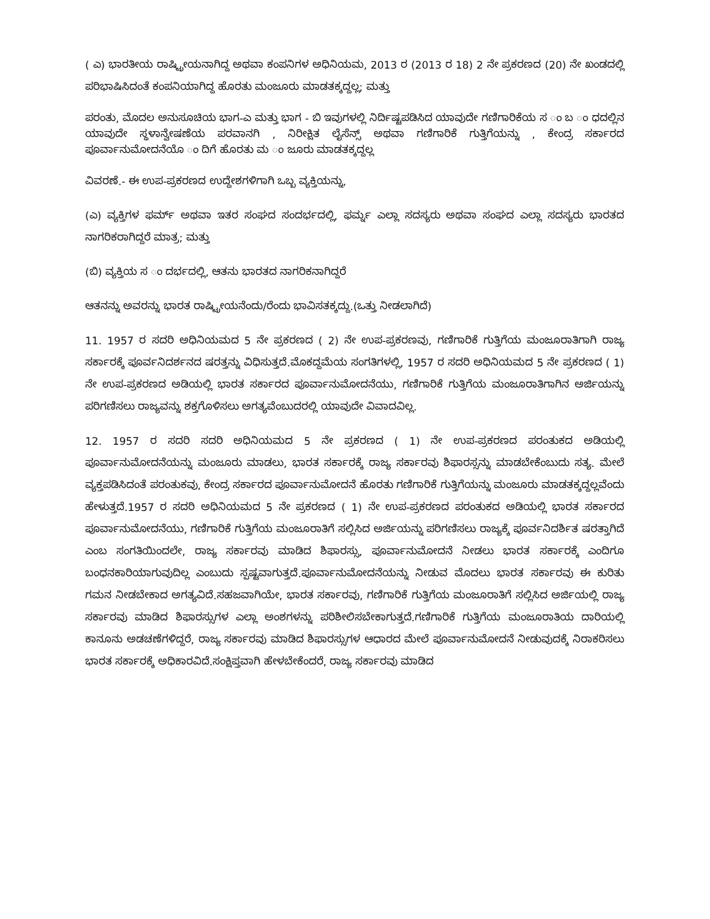( ಎ) ಭಾರತೀಯ ರಾಷ್ಟ್ರೀಯನಾಗಿದ್ದ ಅಥವಾ ಕಂಪನಿಗಳ ಅಧಿನಿಯಮ, 2013 ರ (2013 ರ 18) 2 ನೇ ಪ್ರಕರಣದ (20) ನೇ ಖಂಡದಲ್ಲಿ ಪರಿಭಾಷಿಸಿದಂತೆ ಕಂಪನಿಯಾಗಿದ್ದ ಹೊರತು ಮಂಜೂರು ಮಾಡತಕ್ಕದ್ದಲ್ಲ; ಮತ್ತು
ಪರಂತು, ಮೊದಲ ಅನುಸೂಚಿಯ ಭಾಗ-ಎ ಮತ್ತು ಭಾಗ - ಬಿ ಇವುಗಳಲ್ಲಿ ನಿರ್ದಿಷ್ಟಪಡಿಸಿದ ಯಾವುದೇ ಗಣಿಗಾರಿಕೆಯ ಸ ಂ ಬ ಂ ಧದಲ್ಲಿನ ಯಾವುದೇ ಸ್ಥಳಾನ್ವೇಷಣೆಯ ಪರವಾನಗಿ , ನಿರೀಕ್ಷಿತ ಲೈಸೆನ್ಸ್ ಅಥವಾ ಗಣಿಗಾರಿಕೆ ಗುತ್ತಿಗೆಯನ್ನು , ಕೇಂದ್ರ ಸರ್ಕಾರದ ಪೂರ್ವಾನುಮೋದನೆಯೊ ಂ ದಿಗೆ ಹೊರತು ಮ ಂ ಜೂರು ಮಾಡತಕ್ಕದ್ದಲ್ಲ
ವಿವರಣೆ.- ಈ ಉಪ-ಪ್ರಕರಣದ ಉದ್ದೇಶಗಳಿಗಾಗಿ ಒಬ್ಬ ವ್ಯಕ್ತಿಯನ್ನು,
(ಎ) ವ್ಯಕ್ತಿಗಳ ಫರ್ಮ್ ಅಥವಾ ಇತರ ಸಂಘದ ಸಂದರ್ಭದಲ್ಲಿ, ಫರ್ಮ್ನ ಎಲ್ಲಾ ಸದಸ್ಯರು ಅಥವಾ ಸಂಘದ ಎಲ್ಲಾ ಸದಸ್ಯರು ಭಾರತದ ನಾಗರಿಕರಾಗಿದ್ದರೆ ಮಾತ್ರ; ಮತ್ತು
(ಬಿ) ವ್ಯಕ್ತಿಯ ಸ ಂ ದರ್ಭದಲ್ಲಿ, ಆತನು ಭಾರತದ ನಾಗರಿಕನಾಗಿದ್ದರೆ
ಆತನನ್ನು ಅವರನ್ನು ಭಾರತ ರಾಷ್ಟ್ರೀಯನೆಂದು/ರೆಂದು ಭಾವಿಸತಕ್ಕದ್ದು.(ಒತ್ತು ನೀಡಲಾಗಿದೆ)
11. 1957 ರ ಸದರಿ ಅಧಿನಿಯಮದ 5 ನೇ ಪ್ರಕರಣದ ( 2) ನೇ ಉಪ-ಪ್ರಕರಣವು, ಗಣಿಗಾರಿಕೆ ಗುತ್ತಿಗೆಯ ಮಂಜೂರಾತಿಗಾಗಿ ರಾಜ್ಯ ಸರ್ಕಾರಕ್ಕೆ ಪೂರ್ವನಿದರ್ಶನದ ಷರತ್ತನ್ನು ವಿಧಿಸುತ್ತದೆ.ಮೊಕದ್ದಮೆಯ ಸಂಗತಿಗಳಲ್ಲಿ, 1957 ರ ಸದರಿ ಅಧಿನಿಯಮದ 5 ನೇ ಪ್ರಕರಣದ ( 1) ನೇ ಉಪ-ಪ್ರಕರಣದ ಅಡಿಯಲ್ಲಿ ಭಾರತ ಸರ್ಕಾರದ ಪೂರ್ವಾನುಮೋದನೆಯು, ಗಣಿಗಾರಿಕೆ ಗುತ್ತಿಗೆಯ ಮಂಜೂರಾತಿಗಾಗಿನ ಅರ್ಜಿಯನ್ನು ಪರಿಗಣಿಸಲು ರಾಜ್ಯವನ್ನು ಶಕ್ತಗೊಳಿಸಲು ಅಗತ್ಯವೆಂಬುದರಲ್ಲಿ ಯಾವುದೇ ವಿವಾದವಿಲ್ಲ.
12. 1957 ರ ಸದರಿ ಸದರಿ ಅಧಿನಿಯಮದ 5 ನೇ ಪ್ರಕರಣದ ( 1) ನೇ ಉಪ-ಪ್ರಕರಣದ ಪರಂತುಕದ ಅಡಿಯಲ್ಲಿ ಪೂರ್ವಾನುಮೋದನೆಯನ್ನು ಮಂಜೂರು ಮಾಡಲು, ಭಾರತ ಸರ್ಕಾರಕ್ಕೆ ರಾಜ್ಯ ಸರ್ಕಾರವು ಶಿಫಾರಸ್ಸನ್ನು ಮಾಡಬೇಕೆಂಬುದು ಸತ್ಯ. ಮೇಲೆ ವ್ಯಕ್ತಪಡಿಸಿದಂತೆ ಪರಂತುಕವು, ಕೇಂದ್ರ ಸರ್ಕಾರದ ಪೂರ್ವಾನುಮೋದನೆ ಹೊರತು ಗಣಿಗಾರಿಕೆ ಗುತ್ತಿಗೆಯನ್ನು ಮಂಜೂರು ಮಾಡತಕ್ಕದ್ದಲ್ಲವೆಂದು ಹೇಳುತ್ತದೆ.1957 ರ ಸದರಿ ಅಧಿನಿಯಮದ 5 ನೇ ಪ್ರಕರಣದ ( 1) ನೇ ಉಪ-ಪ್ರಕರಣದ ಪರಂತುಕದ ಅಡಿಯಲ್ಲಿ ಭಾರತ ಸರ್ಕಾರದ ಪೂರ್ವಾನುಮೋದನೆಯು, ಗಣಿಗಾರಿಕೆ ಗುತ್ತಿಗೆಯ ಮಂಜೂರಾತಿಗೆ ಸಲ್ಲಿಸಿದ ಅರ್ಜಿಯನ್ನು ಪರಿಗಣಿಸಲು ರಾಜ್ಯಕ್ಕೆ ಪೂರ್ವನಿದರ್ಶಿತ ಷರತ್ತಾಗಿದೆ ಎಂಬ ಸಂಗತಿಯಿಂದಲೇ, ರಾಜ್ಯ ಸರ್ಕಾರವು ಮಾಡಿದ ಶಿಫಾರಸ್ಸು, ಪೂರ್ವಾನುಮೋದನೆ ನೀಡಲು ಭಾರತ ಸರ್ಕಾರಕ್ಕೆ ಎಂದಿಗೂ ಬಂಧನಕಾರಿಯಾಗುವುದಿಲ್ಲ ಎಂಬುದು ಸ್ಪಷ್ಟವಾಗುತ್ತದೆ.ಪೂರ್ವಾನುಮೋದನೆಯನ್ನು ನೀಡುವ ಮೊದಲು ಭಾರತ ಸರ್ಕಾರವು ಈ ಕುರಿತು ಗಮನ ನೀಡಬೇಕಾದ ಅಗತ್ಯವಿದೆ.ಸಹಜವಾಗಿಯೇ, ಭಾರತ ಸರ್ಕಾರವು, ಗಣಿಗಾರಿಕೆ ಗುತ್ತಿಗೆಯ ಮಂಜೂರಾತಿಗೆ ಸಲ್ಲಿಸಿದ ಅರ್ಜಿಯಲ್ಲಿ ರಾಜ್ಯ ಸರ್ಕಾರವು ಮಾಡಿದ ಶಿಫಾರಸ್ಸುಗಳ ಎಲ್ಲಾ ಅಂಶಗಳನ್ನು ಪರಿಶೀಲಿಸಬೇಕಾಗುತ್ತದೆ.ಗಣಿಗಾರಿಕೆ ಗುತ್ತಿಗೆಯ ಮಂಜೂರಾತಿಯ ದಾರಿಯಲ್ಲಿ ಕಾನೂನು ಅಡಚಣೆಗಳಿದ್ದರೆ, ರಾಜ್ಯ ಸರ್ಕಾರವು ಮಾಡಿದ ಶಿಫಾರಸ್ಸುಗಳ ಆಧಾರದ ಮೇಲೆ ಪೂರ್ವಾನುಮೋದನೆ ನೀಡುವುದಕ್ಕೆ ನಿರಾಕರಿಸಲು ಭಾರತ ಸರ್ಕಾರಕ್ಕೆ ಅಧಿಕಾರವಿದೆ.ಸಂಕ್ಷಿಪ್ತವಾಗಿ ಹೇಳಬೇಕೆಂದರೆ, ರಾಜ್ಯ ಸರ್ಕಾರವು ಮಾಡಿದ